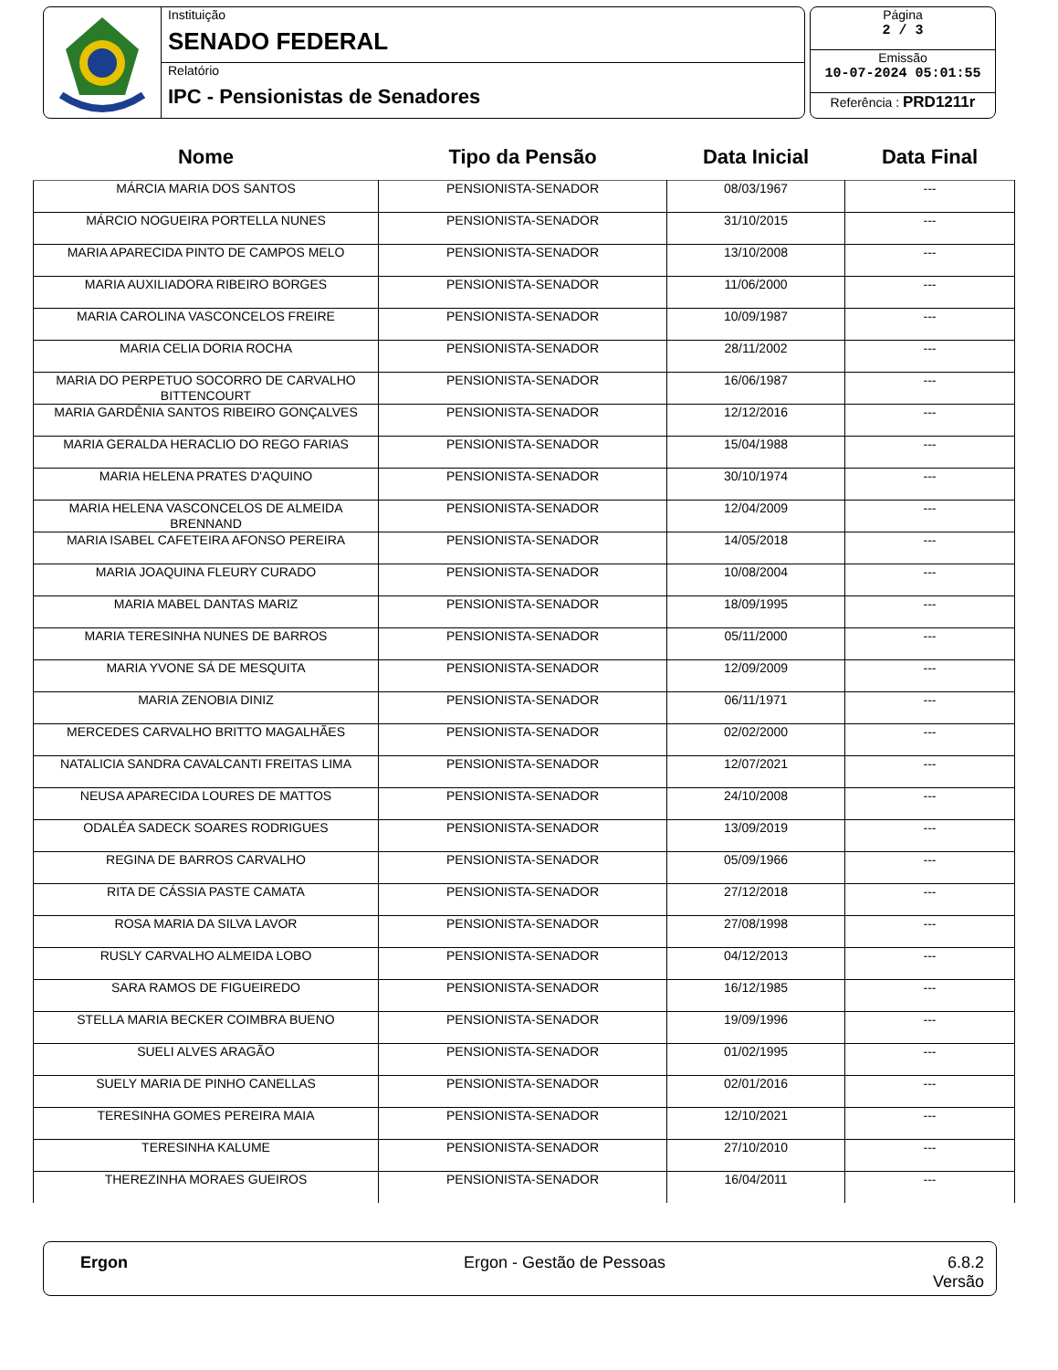Instituição
SENADO FEDERAL
Relatório
IPC - Pensionistas de Senadores
Página
2 / 3
Emissão
10-07-2024 05:01:55
Referência : PRD1211r
| Nome | Tipo da Pensão | Data Inicial | Data Final |
| --- | --- | --- | --- |
| MÁRCIA MARIA DOS SANTOS | PENSIONISTA-SENADOR | 08/03/1967 | --- |
| MÁRCIO NOGUEIRA PORTELLA NUNES | PENSIONISTA-SENADOR | 31/10/2015 | --- |
| MARIA APARECIDA PINTO DE CAMPOS MELO | PENSIONISTA-SENADOR | 13/10/2008 | --- |
| MARIA AUXILIADORA RIBEIRO BORGES | PENSIONISTA-SENADOR | 11/06/2000 | --- |
| MARIA CAROLINA VASCONCELOS FREIRE | PENSIONISTA-SENADOR | 10/09/1987 | --- |
| MARIA CELIA DORIA ROCHA | PENSIONISTA-SENADOR | 28/11/2002 | --- |
| MARIA DO PERPETUO SOCORRO DE CARVALHO BITTENCOURT | PENSIONISTA-SENADOR | 16/06/1987 | --- |
| MARIA GARDÊNIA SANTOS RIBEIRO GONÇALVES | PENSIONISTA-SENADOR | 12/12/2016 | --- |
| MARIA GERALDA HERACLIO DO REGO FARIAS | PENSIONISTA-SENADOR | 15/04/1988 | --- |
| MARIA HELENA PRATES D'AQUINO | PENSIONISTA-SENADOR | 30/10/1974 | --- |
| MARIA HELENA VASCONCELOS DE ALMEIDA BRENNAND | PENSIONISTA-SENADOR | 12/04/2009 | --- |
| MARIA ISABEL CAFETEIRA AFONSO PEREIRA | PENSIONISTA-SENADOR | 14/05/2018 | --- |
| MARIA JOAQUINA FLEURY CURADO | PENSIONISTA-SENADOR | 10/08/2004 | --- |
| MARIA MABEL DANTAS MARIZ | PENSIONISTA-SENADOR | 18/09/1995 | --- |
| MARIA TERESINHA NUNES DE BARROS | PENSIONISTA-SENADOR | 05/11/2000 | --- |
| MARIA YVONE SÁ DE MESQUITA | PENSIONISTA-SENADOR | 12/09/2009 | --- |
| MARIA ZENOBIA DINIZ | PENSIONISTA-SENADOR | 06/11/1971 | --- |
| MERCEDES CARVALHO BRITTO MAGALHÃES | PENSIONISTA-SENADOR | 02/02/2000 | --- |
| NATALICIA SANDRA CAVALCANTI FREITAS LIMA | PENSIONISTA-SENADOR | 12/07/2021 | --- |
| NEUSA APARECIDA LOURES DE MATTOS | PENSIONISTA-SENADOR | 24/10/2008 | --- |
| ODALÉA SADECK SOARES RODRIGUES | PENSIONISTA-SENADOR | 13/09/2019 | --- |
| REGINA DE BARROS CARVALHO | PENSIONISTA-SENADOR | 05/09/1966 | --- |
| RITA DE CÁSSIA PASTE CAMATA | PENSIONISTA-SENADOR | 27/12/2018 | --- |
| ROSA MARIA DA SILVA LAVOR | PENSIONISTA-SENADOR | 27/08/1998 | --- |
| RUSLY CARVALHO ALMEIDA LOBO | PENSIONISTA-SENADOR | 04/12/2013 | --- |
| SARA RAMOS DE FIGUEIREDO | PENSIONISTA-SENADOR | 16/12/1985 | --- |
| STELLA MARIA BECKER COIMBRA BUENO | PENSIONISTA-SENADOR | 19/09/1996 | --- |
| SUELI ALVES ARAGÃO | PENSIONISTA-SENADOR | 01/02/1995 | --- |
| SUELY MARIA DE PINHO CANELLAS | PENSIONISTA-SENADOR | 02/01/2016 | --- |
| TERESINHA GOMES PEREIRA MAIA | PENSIONISTA-SENADOR | 12/10/2021 | --- |
| TERESINHA KALUME | PENSIONISTA-SENADOR | 27/10/2010 | --- |
| THEREZINHA MORAES GUEIROS | PENSIONISTA-SENADOR | 16/04/2011 | --- |
Ergon Ergon - Gestão de Pessoas 6.8.2
Versão